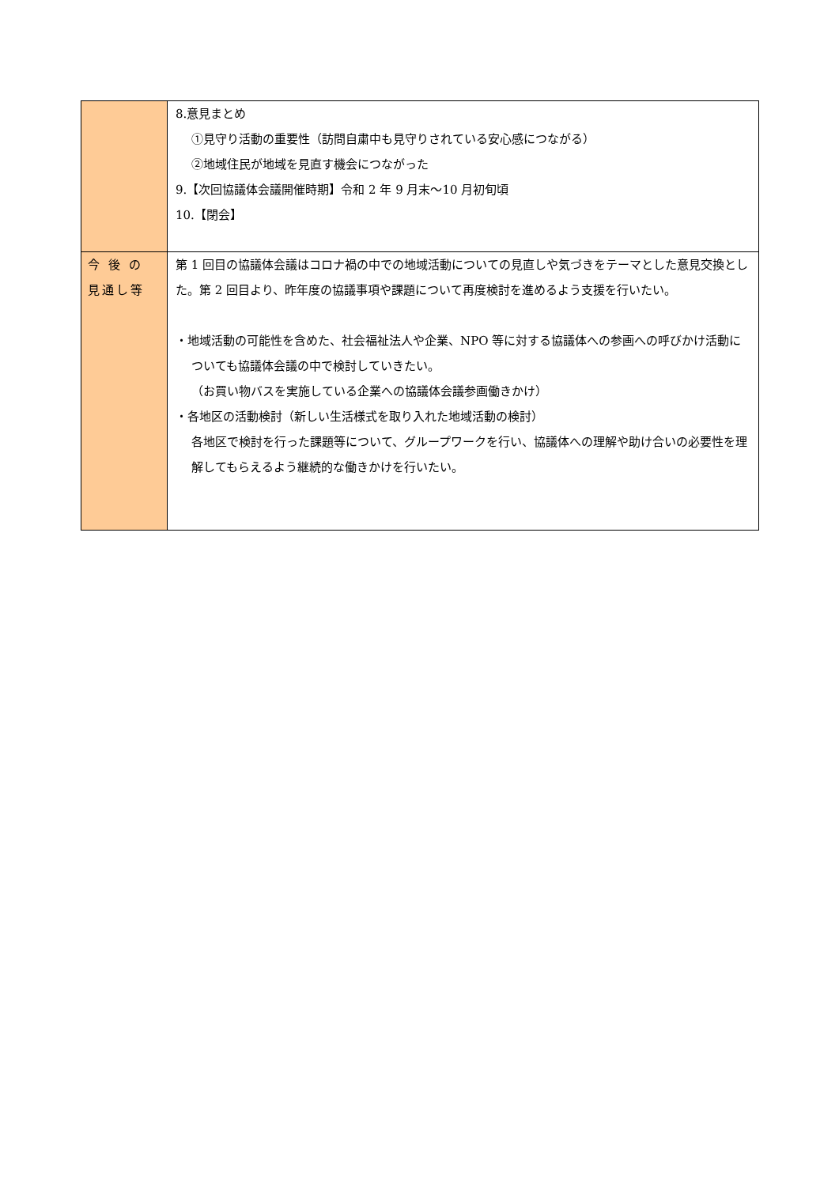| | 8.意見まとめ ①見守り活動の重要性（訪問自粛中も見守りされている安心感につながる） ②地域住民が地域を見直す機会につながった 9.【次回協議体会議開催時期】令和 2 年 9 月末～10 月初旬頃 10.【閉会】 |
| 今 後 の 見通し等 | 第 1 回目の協議体会議はコロナ禍の中での地域活動についての見直しや気づきをテーマとした意見交換とした。第 2 回目より、昨年度の協議事項や課題について再度検討を進めるよう支援を行いたい。 ・地域活動の可能性を含めた、社会福祉法人や企業、NPO 等に対する協議体への参画への呼びかけ活動についても協議体会議の中で検討していきたい。 （お買い物バスを実施している企業への協議体会議参画働きかけ） ・各地区の活動検討（新しい生活様式を取り入れた地域活動の検討） 各地区で検討を行った課題等について、グループワークを行い、協議体への理解や助け合いの必要性を理解してもらえるよう継続的な働きかけを行いたい。 |